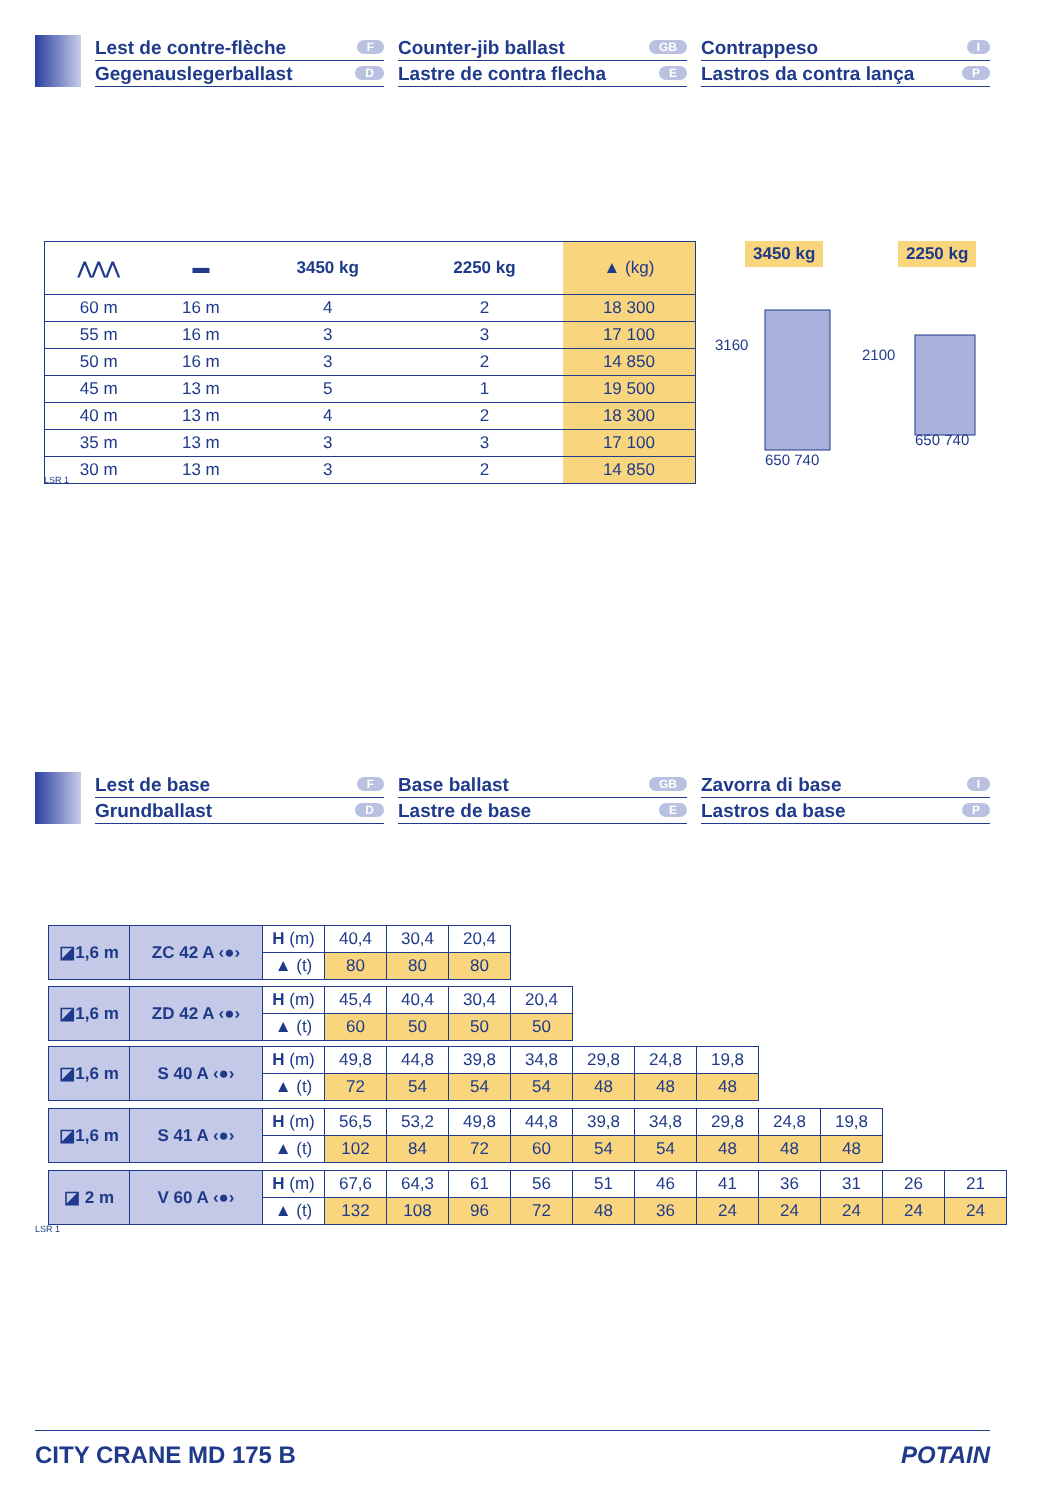Lest de contre-flèche F
Gegenauslegerballast D
Counter-jib ballast GB
Lastre de contra flecha E
Contrappeso I
Lastros da contra lança P
| ⋀⋀⋀ | ▬ | 3450 kg | 2250 kg | ▲ (kg) |
| --- | --- | --- | --- | --- |
| 60 m | 16 m | 4 | 2 | 18 300 |
| 55 m | 16 m | 3 | 3 | 17 100 |
| 50 m | 16 m | 3 | 2 | 14 850 |
| 45 m | 13 m | 5 | 1 | 19 500 |
| 40 m | 13 m | 4 | 2 | 18 300 |
| 35 m | 13 m | 3 | 3 | 17 100 |
| 30 m | 13 m | 3 | 2 | 14 850 |
LSR 1
3450 kg 2250 kg
3160
650 740
2100
650 740
Lest de base F
Grundballast D
Base ballast GB
Lastre de base E
Zavorra di base I
Lastros da base P
| ◪1,6 m | ZC 42 A ‹●› | H (m) | 40,4 | 30,4 | 20,4 |
| | | ▲ (t) | 80 | 80 | 80 |
| ◪1,6 m | ZD 42 A ‹●› | H (m) | 45,4 | 40,4 | 30,4 | 20,4 |
| | | ▲ (t) | 60 | 50 | 50 | 50 |
| ◪1,6 m | S 40 A ‹●› | H (m) | 49,8 | 44,8 | 39,8 | 34,8 | 29,8 | 24,8 | 19,8 |
| | | ▲ (t) | 72 | 54 | 54 | 54 | 48 | 48 | 48 |
| ◪1,6 m | S 41 A ‹●› | H (m) | 56,5 | 53,2 | 49,8 | 44,8 | 39,8 | 34,8 | 29,8 | 24,8 | 19,8 |
| | | ▲ (t) | 102 | 84 | 72 | 60 | 54 | 54 | 48 | 48 | 48 |
| ◪ 2 m | V 60 A ‹●› | H (m) | 67,6 | 64,3 | 61 | 56 | 51 | 46 | 41 | 36 | 31 | 26 | 21 |
| | | ▲ (t) | 132 | 108 | 96 | 72 | 48 | 36 | 24 | 24 | 24 | 24 | 24 |
LSR 1
CITY CRANE MD 175 B POTAIN